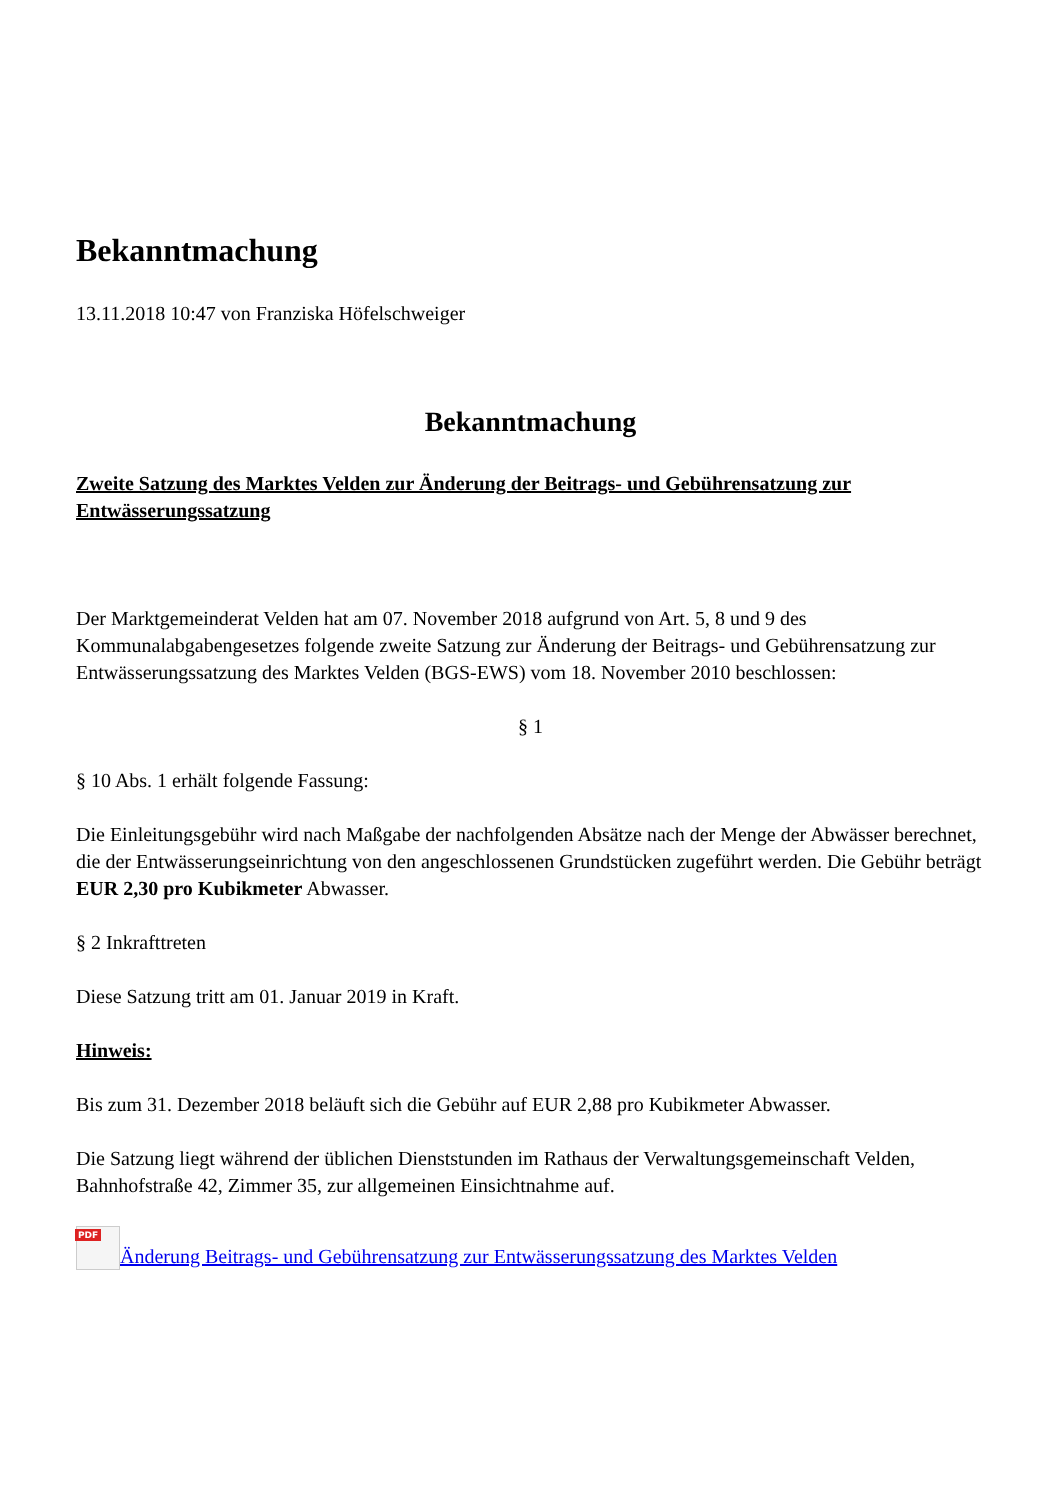Bekanntmachung
13.11.2018 10:47 von Franziska Höfelschweiger
Bekanntmachung
Zweite Satzung des Marktes Velden zur Änderung der Beitrags- und Gebührensatzung zur Entwässerungssatzung
Der Marktgemeinderat Velden hat am 07. November 2018 aufgrund von Art. 5, 8 und 9 des Kommunalabgabengesetzes folgende zweite Satzung zur Änderung der Beitrags- und Gebührensatzung zur Entwässerungssatzung des Marktes Velden (BGS-EWS) vom 18. November 2010 beschlossen:
§ 1
§ 10 Abs. 1 erhält folgende Fassung:
Die Einleitungsgebühr wird nach Maßgabe der nachfolgenden Absätze nach der Menge der Abwässer berechnet, die der Entwässerungseinrichtung von den angeschlossenen Grundstücken zugeführt werden. Die Gebühr beträgt EUR 2,30 pro Kubikmeter Abwasser.
§ 2 Inkrafttreten
Diese Satzung tritt am 01. Januar 2019 in Kraft.
Hinweis:
Bis zum 31. Dezember 2018 beläuft sich die Gebühr auf EUR 2,88 pro Kubikmeter Abwasser.
Die Satzung liegt während der üblichen Dienststunden im Rathaus der Verwaltungsgemeinschaft Velden, Bahnhofstraße 42, Zimmer 35, zur allgemeinen Einsichtnahme auf.
PDF Änderung Beitrags- und Gebührensatzung zur Entwässerungssatzung des Marktes Velden